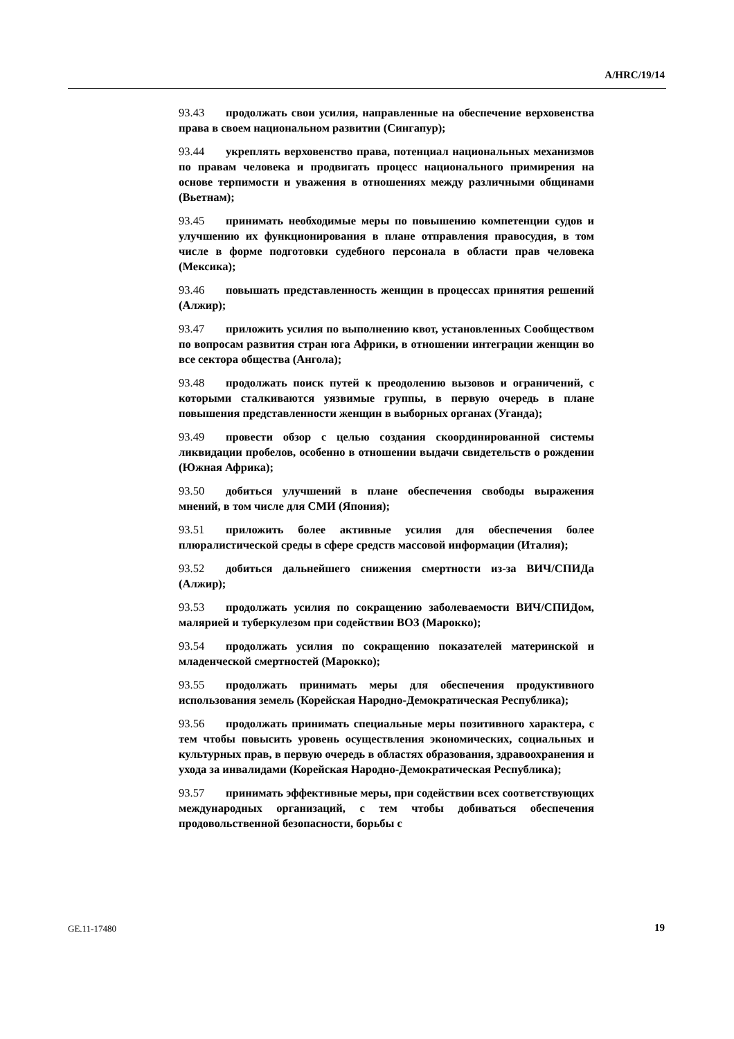A/HRC/19/14
93.43 продолжать свои усилия, направленные на обеспечение верховенства права в своем национальном развитии (Сингапур);
93.44 укреплять верховенство права, потенциал национальных механизмов по правам человека и продвигать процесс национального примирения на основе терпимости и уважения в отношениях между различными общинами (Вьетнам);
93.45 принимать необходимые меры по повышению компетенции судов и улучшению их функционирования в плане отправления правосудия, в том числе в форме подготовки судебного персонала в области прав человека (Мексика);
93.46 повышать представленность женщин в процессах принятия решений (Алжир);
93.47 приложить усилия по выполнению квот, установленных Сообществом по вопросам развития стран юга Африки, в отношении интеграции женщин во все сектора общества (Ангола);
93.48 продолжать поиск путей к преодолению вызовов и ограничений, с которыми сталкиваются уязвимые группы, в первую очередь в плане повышения представленности женщин в выборных органах (Уганда);
93.49 провести обзор с целью создания скоординированной системы ликвидации пробелов, особенно в отношении выдачи свидетельств о рождении (Южная Африка);
93.50 добиться улучшений в плане обеспечения свободы выражения мнений, в том числе для СМИ (Япония);
93.51 приложить более активные усилия для обеспечения более плюралистической среды в сфере средств массовой информации (Италия);
93.52 добиться дальнейшего снижения смертности из-за ВИЧ/СПИДа (Алжир);
93.53 продолжать усилия по сокращению заболеваемости ВИЧ/СПИДом, малярией и туберкулезом при содействии ВОЗ (Марокко);
93.54 продолжать усилия по сокращению показателей материнской и младенческой смертностей (Марокко);
93.55 продолжать принимать меры для обеспечения продуктивного использования земель (Корейская Народно-Демократическая Республика);
93.56 продолжать принимать специальные меры позитивного характера, с тем чтобы повысить уровень осуществления экономических, социальных и культурных прав, в первую очередь в областях образования, здравоохранения и ухода за инвалидами (Корейская Народно-Демократическая Республика);
93.57 принимать эффективные меры, при содействии всех соответствующих международных организаций, с тем чтобы добиваться обеспечения продовольственной безопасности, борьбы с
GE.11-17480 19